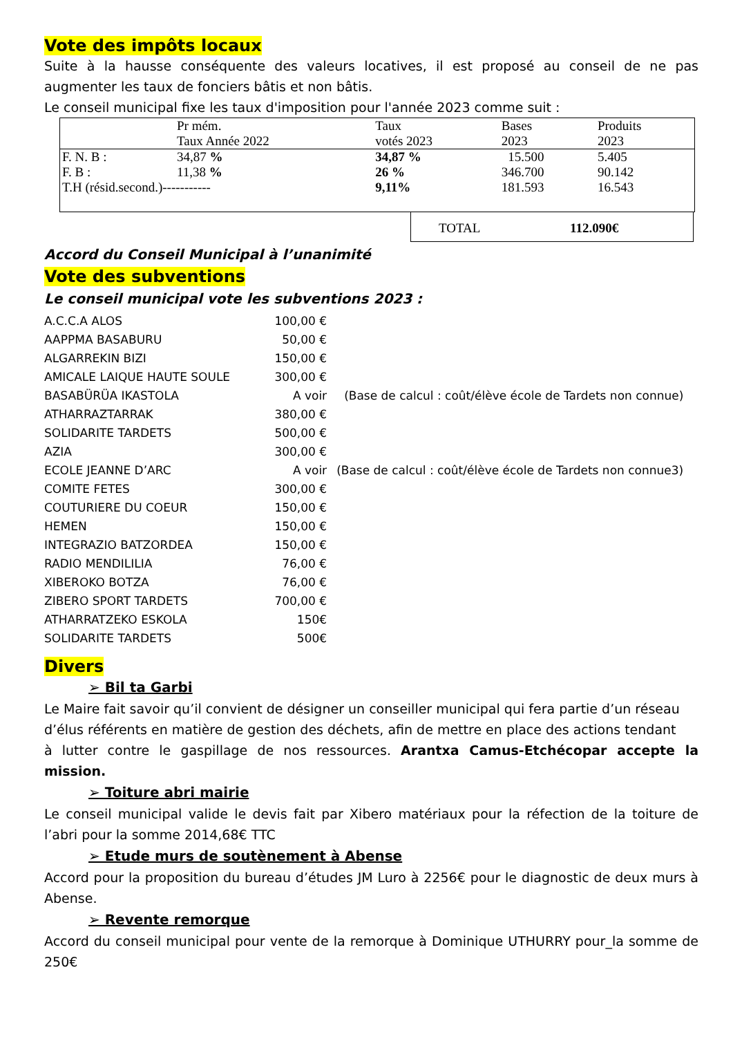Vote des impôts locaux
Suite à la hausse conséquente des valeurs locatives, il est proposé au conseil de ne pas augmenter les taux de fonciers bâtis et non bâtis.
Le conseil municipal fixe les taux d'imposition pour l'année 2023 comme suit :
| | Pr mém. Taux Année 2022 | Taux votés 2023 | Bases 2023 | Produits 2023 |
| --- | --- | --- | --- | --- |
| F. N. B : | 34,87 % | 34,87 % | 15.500 | 5.405 |
| F. B : | 11,38 % | 26 % | 346.700 | 90.142 |
| T.H (résid.second.)----------- | | 9,11% | 181.593 | 16.543 |
TOTAL 112.090€
Accord du Conseil Municipal à l’unanimité
Vote des subventions
Le conseil municipal vote les subventions 2023 :
| A.C.C.A ALOS | 100,00 € | |
| AAPPMA BASABURU | 50,00 € | |
| ALGARREKIN BIZI | 150,00 € | |
| AMICALE LAIQUE HAUTE SOULE | 300,00 € | |
| BASABÜRÜA IKASTOLA | A voir | (Base de calcul : coût/élève école de Tardets non connue) |
| ATHARRAZTARRAK | 380,00 € | |
| SOLIDARITE TARDETS | 500,00 € | |
| AZIA | 300,00 € | |
| ECOLE JEANNE D’ARC | A voir | (Base de calcul : coût/élève école de Tardets non connue3) |
| COMITE FETES | 300,00 € | |
| COUTURIERE DU COEUR | 150,00 € | |
| HEMEN | 150,00 € | |
| INTEGRAZIO BATZORDEA | 150,00 € | |
| RADIO MENDILILIA | 76,00 € | |
| XIBEROKO BOTZA | 76,00 € | |
| ZIBERO SPORT TARDETS | 700,00 € | |
| ATHARRATZEKO ESKOLA | 150€ | |
| SOLIDARITE TARDETS | 500€ | |
Divers
➢ Bil ta Garbi
Le Maire fait savoir qu’il convient de désigner un conseiller municipal qui fera partie d’un réseau
d’élus référents en matière de gestion des déchets, afin de mettre en place des actions tendant
à lutter contre le gaspillage de nos ressources. Arantxa Camus-Etchécopar accepte la mission.
➢ Toiture abri mairie
Le conseil municipal valide le devis fait par Xibero matériaux pour la réfection de la toiture de l’abri pour la somme 2014,68€ TTC
➢ Etude murs de soutènement à Abense
Accord pour la proposition du bureau d’études JM Luro à 2256€ pour le diagnostic de deux murs à Abense.
➢ Revente remorque
Accord du conseil municipal pour vente de la remorque à Dominique UTHURRY pour_la somme de 250€